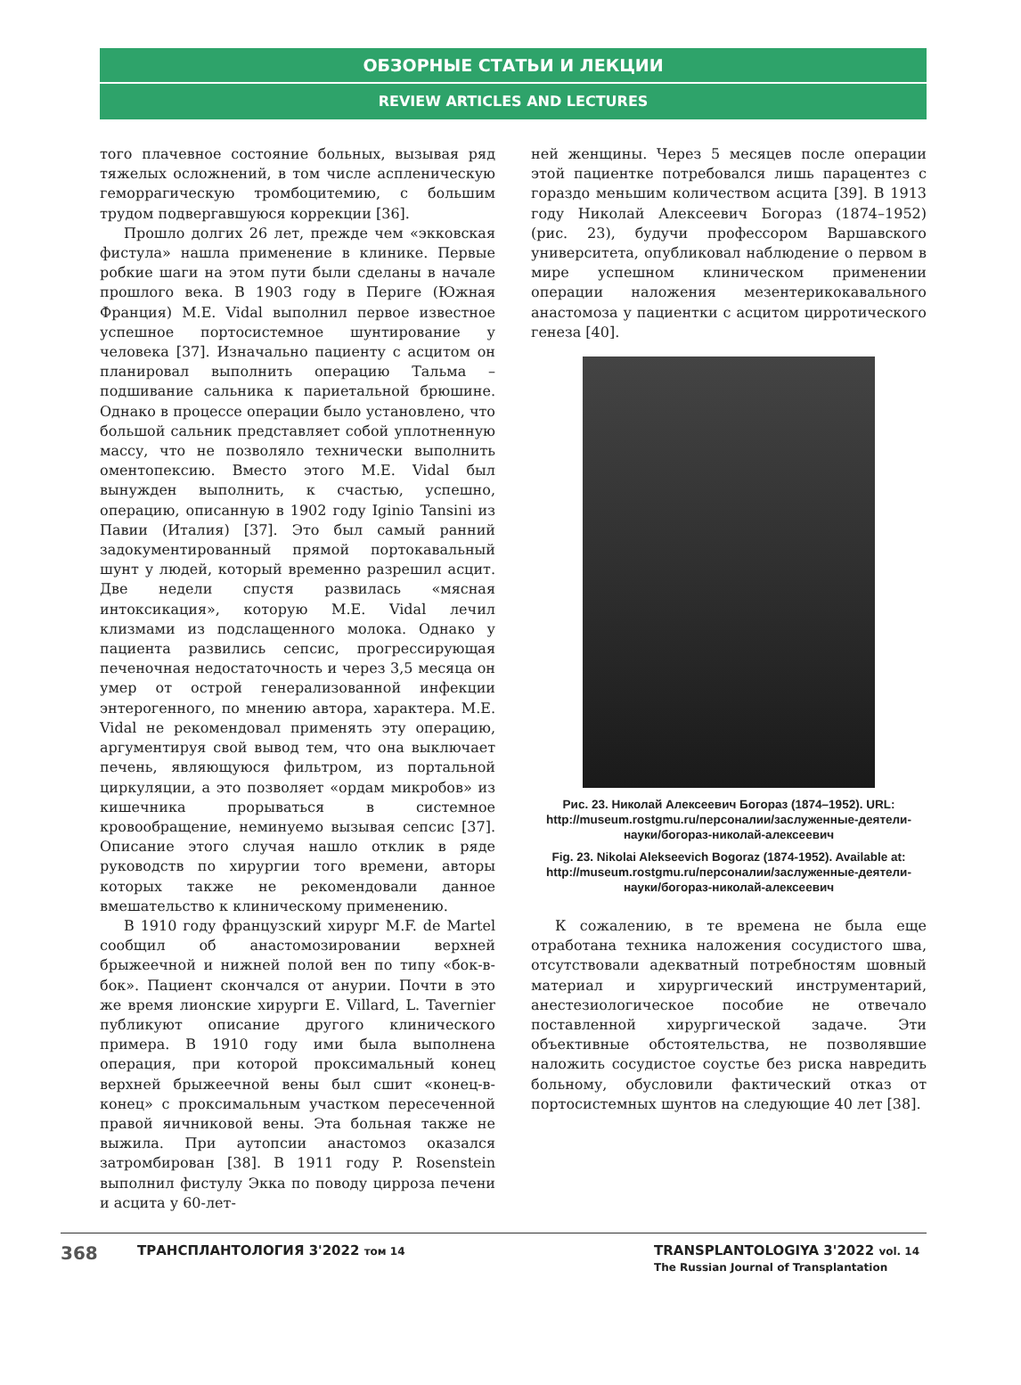ОБЗОРНЫЕ СТАТЬИ И ЛЕКЦИИ
REVIEW ARTICLES AND LECTURES
того плачевное состояние больных, вызывая ряд тяжелых осложнений, в том числе аспленическую геморрагическую тромбоцитемию, с большим трудом подвергавшуюся коррекции [36].
Прошло долгих 26 лет, прежде чем «экковская фистула» нашла применение в клинике. Первые робкие шаги на этом пути были сделаны в начале прошлого века. В 1903 году в Периге (Южная Франция) M.E. Vidal выполнил первое известное успешное портосистемное шунтирование у человека [37]. Изначально пациенту с асцитом он планировал выполнить операцию Тальма – подшивание сальника к париетальной брюшине. Однако в процессе операции было установлено, что большой сальник представляет собой уплотненную массу, что не позволяло технически выполнить оментопексию. Вместо этого M.E. Vidal был вынужден выполнить, к счастью, успешно, операцию, описанную в 1902 году Iginio Tansini из Павии (Италия) [37]. Это был самый ранний задокументированный прямой портокавальный шунт у людей, который временно разрешил асцит. Две недели спустя развилась «мясная интоксикация», которую M.E. Vidal лечил клизмами из подслащенного молока. Однако у пациента развились сепсис, прогрессирующая печеночная недостаточность и через 3,5 месяца он умер от острой генерализованной инфекции энтерогенного, по мнению автора, характера. M.E. Vidal не рекомендовал применять эту операцию, аргументируя свой вывод тем, что она выключает печень, являющуюся фильтром, из портальной циркуляции, а это позволяет «ордам микробов» из кишечника прорываться в системное кровообращение, неминуемо вызывая сепсис [37]. Описание этого случая нашло отклик в ряде руководств по хирургии того времени, авторы которых также не рекомендовали данное вмешательство к клиническому применению.
В 1910 году французский хирург M.F. de Martel сообщил об анастомозировании верхней брыжеечной и нижней полой вен по типу «бок-в-бок». Пациент скончался от анурии. Почти в это же время лионские хирурги E. Villard, L. Tavernier публикуют описание другого клинического примера. В 1910 году ими была выполнена операция, при которой проксимальный конец верхней брыжеечной вены был сшит «конец-в-конец» с проксимальным участком пересеченной правой яичниковой вены. Эта больная также не выжила. При аутопсии анастомоз оказался затромбирован [38]. В 1911 году P. Rosenstein выполнил фистулу Экка по поводу цирроза печени и асцита у 60-лет-
ней женщины. Через 5 месяцев после операции этой пациентке потребовался лишь парацентез с гораздо меньшим количеством асцита [39]. В 1913 году Николай Алексеевич Богораз (1874–1952) (рис. 23), будучи профессором Варшавского университета, опубликовал наблюдение о первом в мире успешном клиническом применении операции наложения мезентерикокавального анастомоза у пациентки с асцитом цирротического генеза [40].
Рис. 23. Николай Алексеевич Богораз (1874–1952). URL: http://museum.rostgmu.ru/персоналии/заслуженные-деятели-науки/богораз-николай-алексеевич
Fig. 23. Nikolai Alekseevich Bogoraz (1874-1952). Available at: http://museum.rostgmu.ru/персоналии/заслуженные-деятели-науки/богораз-николай-алексеевич
К сожалению, в те времена не была еще отработана техника наложения сосудистого шва, отсутствовали адекватный потребностям шовный материал и хирургический инструментарий, анестезиологическое пособие не отвечало поставленной хирургической задаче. Эти объективные обстоятельства, не позволявшие наложить сосудистое соустье без риска навредить больному, обусловили фактический отказ от портосистемных шунтов на следующие 40 лет [38].
368
ТРАНСПЛАНТОЛОГИЯ 3'2022 том 14
TRANSPLANTOLOGIYA 3'2022 vol. 14
The Russian Journal of Transplantation